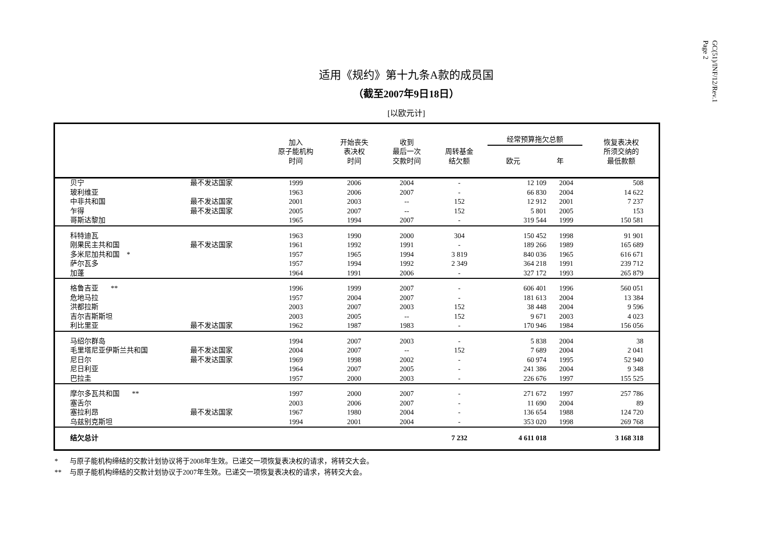GC(51)/INF/12/Rev.1
Page 2
适用《规约》第十九条A款的成员国
（截至2007年9日18日）
[以欧元计]
| | | 加入 原子能机构 时间 | 开始丧失 表决权 时间 | 收到 最后一次 交款时间 | 周转基金 结欠额 | 经常预算拖欠总额 欧元 年 | | 恢复表决权 所须交纳的 最低款额 |
| --- | --- | --- | --- | --- | --- | --- | --- | --- |
| 贝宁 | 最不发达国家 | 1999 | 2006 | 2004 | - | 12 109 | 2004 | 508 |
| 玻利维亚 | | 1963 | 2006 | 2007 | - | 66 830 | 2004 | 14 622 |
| 中非共和国 | 最不发达国家 | 2001 | 2003 | -- | 152 | 12 912 | 2001 | 7 237 |
| 乍得 | 最不发达国家 | 2005 | 2007 | -- | 152 | 5 801 | 2005 | 153 |
| 哥斯达黎加 | | 1965 | 1994 | 2007 | - | 319 544 | 1999 | 150 581 |
| 科特迪瓦 | | 1963 | 1990 | 2000 | 304 | 150 452 | 1998 | 91 901 |
| 刚果民主共和国 | 最不发达国家 | 1961 | 1992 | 1991 | - | 189 266 | 1989 | 165 689 |
| 多米尼加共和国 * | | 1957 | 1965 | 1994 | 3 819 | 840 036 | 1965 | 616 671 |
| 萨尔瓦多 | | 1957 | 1994 | 1992 | 2 349 | 364 218 | 1991 | 239 712 |
| 加蓬 | | 1964 | 1991 | 2006 | - | 327 172 | 1993 | 265 879 |
| 格鲁吉亚 ** | | 1996 | 1999 | 2007 | - | 606 401 | 1996 | 560 051 |
| 危地马拉 | | 1957 | 2004 | 2007 | - | 181 613 | 2004 | 13 384 |
| 洪都拉斯 | | 2003 | 2007 | 2003 | 152 | 38 448 | 2004 | 9 596 |
| 吉尔吉斯斯坦 | | 2003 | 2005 | -- | 152 | 9 671 | 2003 | 4 023 |
| 利比里亚 | 最不发达国家 | 1962 | 1987 | 1983 | - | 170 946 | 1984 | 156 056 |
| 马绍尔群岛 | | 1994 | 2007 | 2003 | - | 5 838 | 2004 | 38 |
| 毛里塔尼亚伊斯兰共和国 | 最不发达国家 | 2004 | 2007 | -- | 152 | 7 689 | 2004 | 2 041 |
| 尼日尔 | 最不发达国家 | 1969 | 1998 | 2002 | - | 60 974 | 1995 | 52 940 |
| 尼日利亚 | | 1964 | 2007 | 2005 | - | 241 386 | 2004 | 9 348 |
| 巴拉圭 | | 1957 | 2000 | 2003 | - | 226 676 | 1997 | 155 525 |
| 摩尔多瓦共和国 ** | | 1997 | 2000 | 2007 | - | 271 672 | 1997 | 257 786 |
| 塞舌尔 | | 2003 | 2006 | 2007 | - | 11 690 | 2004 | 89 |
| 塞拉利昂 | 最不发达国家 | 1967 | 1980 | 2004 | - | 136 654 | 1988 | 124 720 |
| 乌兹别克斯坦 | | 1994 | 2001 | 2004 | - | 353 020 | 1998 | 269 768 |
| 结欠总计 | | | | | 7 232 | 4 611 018 | | 3 168 318 |
* 与原子能机构缔结的交款计划协议将于2008年生效。已递交一项恢复表决权的请求，将转交大会。
** 与原子能机构缔结的交款计划协议于2007年生效。已递交一项恢复表决权的请求，将转交大会。